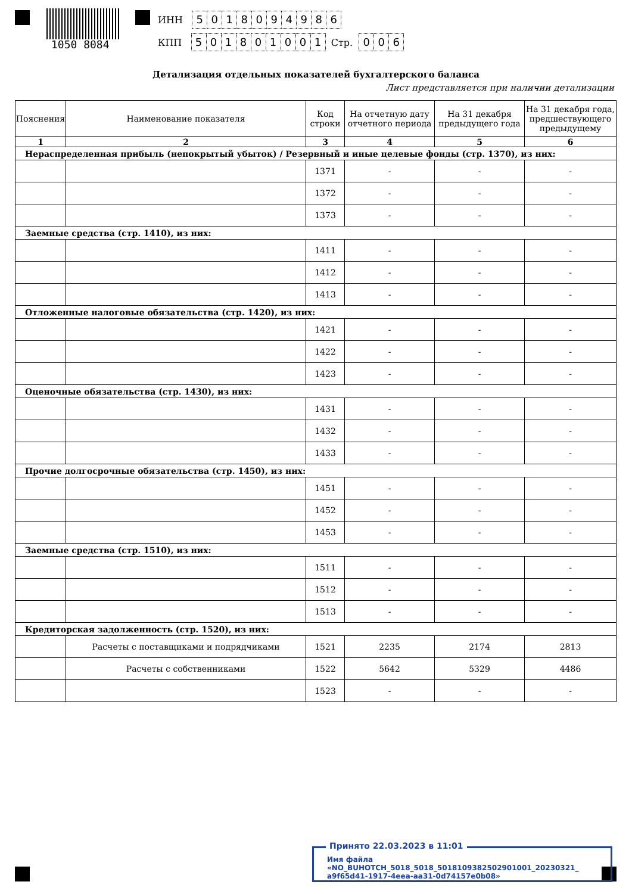1050 8084
ИНН 5018094986
КПП 501801001 Стр. 0 0 6
Детализация отдельных показателей бухгалтерского баланса
Лист представляется при наличии детализации
| Пояснения | Наименование показателя | Код строки | На отчетную дату отчетного периода | На 31 декабря предыдущего года | На 31 декабря года, предшествующего предыдущему |
| --- | --- | --- | --- | --- | --- |
| 1 | 2 | 3 | 4 | 5 | 6 |
| Нераспределенная прибыль (непокрытый убыток) / Резервный и иные целевые фонды (стр. 1370), из них: | | | | | |
| | | 1371 | - | - | - |
| | | 1372 | - | - | - |
| | | 1373 | - | - | - |
| Заемные средства (стр. 1410), из них: | | | | | |
| | | 1411 | - | - | - |
| | | 1412 | - | - | - |
| | | 1413 | - | - | - |
| Отложенные налоговые обязательства (стр. 1420), из них: | | | | | |
| | | 1421 | - | - | - |
| | | 1422 | - | - | - |
| | | 1423 | - | - | - |
| Оценочные обязательства (стр. 1430), из них: | | | | | |
| | | 1431 | - | - | - |
| | | 1432 | - | - | - |
| | | 1433 | - | - | - |
| Прочие долгосрочные обязательства (стр. 1450), из них: | | | | | |
| | | 1451 | - | - | - |
| | | 1452 | - | - | - |
| | | 1453 | - | - | - |
| Заемные средства (стр. 1510), из них: | | | | | |
| | | 1511 | - | - | - |
| | | 1512 | - | - | - |
| | | 1513 | - | - | - |
| Кредиторская задолженность (стр. 1520), из них: | | | | | |
| | Расчеты с поставщиками и подрядчиками | 1521 | 2235 | 2174 | 2813 |
| | Расчеты с собственниками | 1522 | 5642 | 5329 | 4486 |
| | | 1523 | - | - | - |
Принято 22.03.2023 в 11:01
Имя файла «NO_BUHOTCH_5018_5018_5018109382502901001_20230321_
a9f65d41-1917-4eea-aa31-0d74157e0b08»